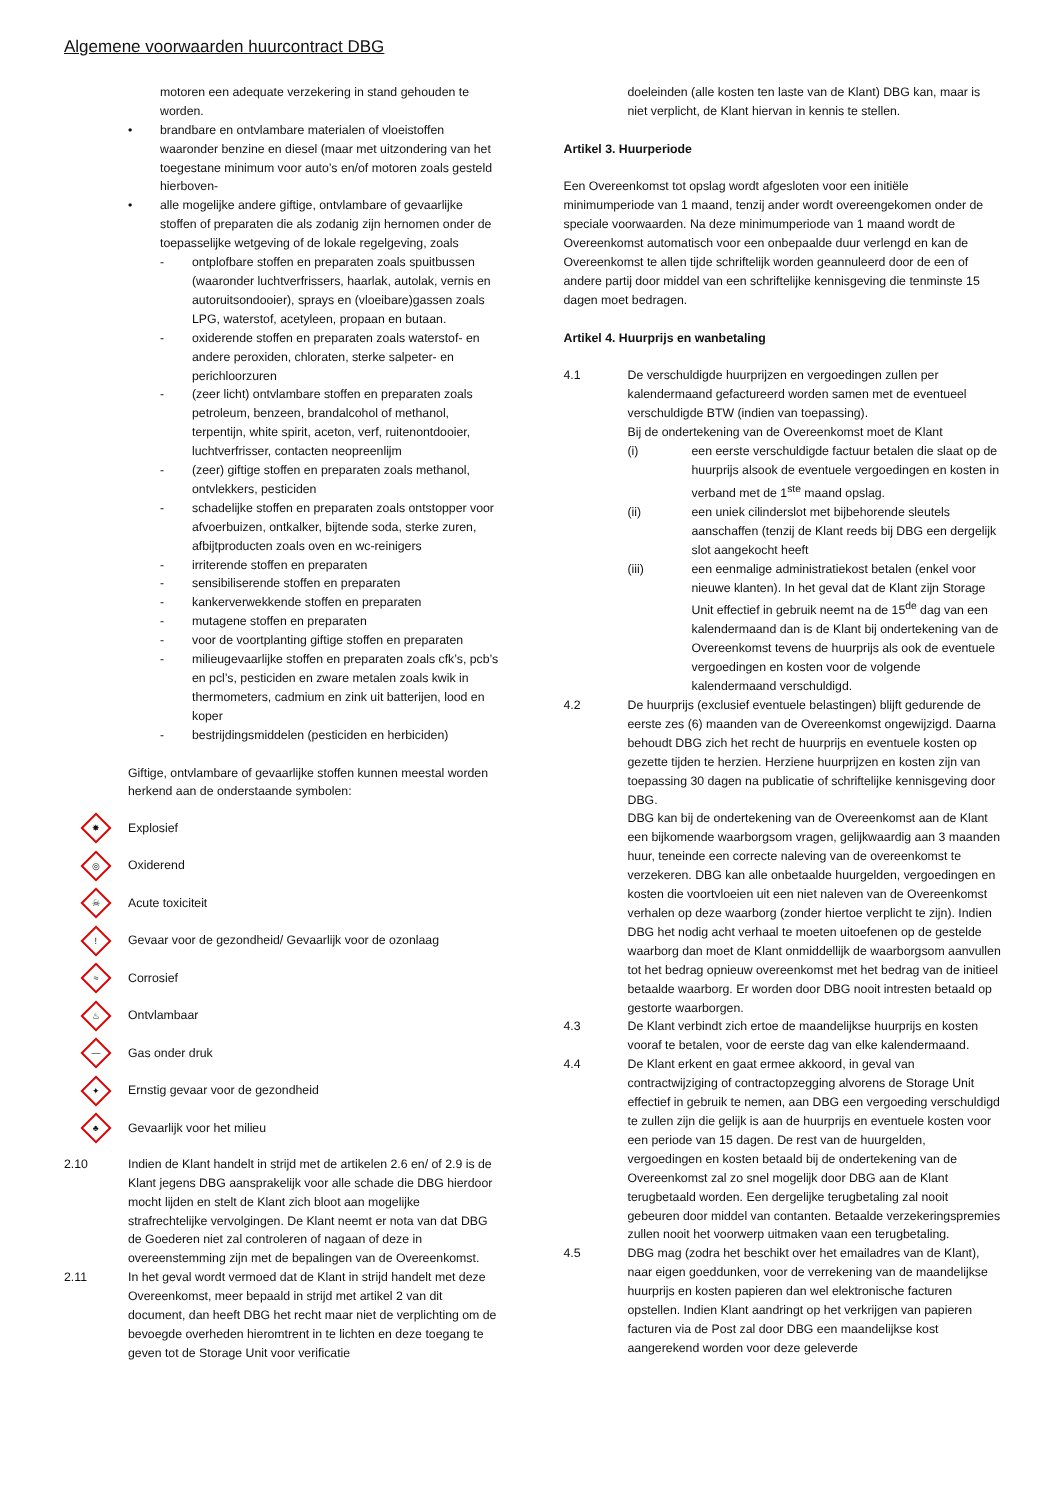Algemene voorwaarden huurcontract DBG
motoren een adequate verzekering in stand gehouden te worden.
• brandbare en ontvlambare materialen of vloeistoffen waaronder benzine en diesel (maar met uitzondering van het toegestane minimum voor auto’s en/of motoren zoals gesteld hierboven-
• alle mogelijke andere giftige, ontvlambare of gevaarlijke stoffen of preparaten die als zodanig zijn hernomen onder de toepasselijke wetgeving of de lokale regelgeving, zoals
- ontplofbare stoffen en preparaten zoals spuitbussen (waaronder luchtverfrissers, haarlak, autolak, vernis en autoruitsondooier), sprays en (vloeibare)gassen zoals LPG, waterstof, acetyleen, propaan en butaan.
- oxiderende stoffen en preparaten zoals waterstof- en andere peroxiden, chloraten, sterke salpeter- en perichloorzuren
- (zeer licht) ontvlambare stoffen en preparaten zoals petroleum, benzeen, brandalcohol of methanol, terpentijn, white spirit, aceton, verf, ruitenontdooier, luchtverfrisser, contacten neopreenlijm
- (zeer) giftige stoffen en preparaten zoals methanol, ontvlekkers, pesticiden
- schadelijke stoffen en preparaten zoals ontstopper voor afvoerbuizen, ontkalker, bijtende soda, sterke zuren, afbijtproducten zoals oven en wc-reinigers
- irriterende stoffen en preparaten
- sensibiliserende stoffen en preparaten
- kankerverwekkende stoffen en preparaten
- mutagene stoffen en preparaten
- voor de voortplanting giftige stoffen en preparaten
- milieugevaarlijke stoffen en preparaten zoals cfk’s, pcb’s en pcl’s, pesticiden en zware metalen zoals kwik in thermometers, cadmium en zink uit batterijen, lood en koper
- bestrijdingsmiddelen (pesticiden en herbiciden)
Giftige, ontvlambare of gevaarlijke stoffen kunnen meestal worden herkend aan de onderstaande symbolen:
✸
Explosief
◎
Oxiderend
☠
Acute toxiciteit
!
Gevaar voor de gezondheid/ Gevaarlijk voor de ozonlaag
≈
Corrosief
♨
Ontvlambaar
—
Gas onder druk
✦
Ernstig gevaar voor de gezondheid
♣
Gevaarlijk voor het milieu
2.10 Indien de Klant handelt in strijd met de artikelen 2.6 en/ of 2.9 is de Klant jegens DBG aansprakelijk voor alle schade die DBG hierdoor mocht lijden en stelt de Klant zich bloot aan mogelijke strafrechtelijke vervolgingen. De Klant neemt er nota van dat DBG de Goederen niet zal controleren of nagaan of deze in overeenstemming zijn met de bepalingen van de Overeenkomst.
2.11 In het geval wordt vermoed dat de Klant in strijd handelt met deze Overeenkomst, meer bepaald in strijd met artikel 2 van dit document, dan heeft DBG het recht maar niet de verplichting om de bevoegde overheden hieromtrent in te lichten en deze toegang te geven tot de Storage Unit voor verificatie
doeleinden (alle kosten ten laste van de Klant) DBG kan, maar is niet verplicht, de Klant hiervan in kennis te stellen.
Artikel 3. Huurperiode
Een Overeenkomst tot opslag wordt afgesloten voor een initiële minimumperiode van 1 maand, tenzij ander wordt overeengekomen onder de speciale voorwaarden. Na deze minimumperiode van 1 maand wordt de Overeenkomst automatisch voor een onbepaalde duur verlengd en kan de Overeenkomst te allen tijde schriftelijk worden geannuleerd door de een of andere partij door middel van een schriftelijke kennisgeving die tenminste 15 dagen moet bedragen.
Artikel 4. Huurprijs en wanbetaling
4.1 De verschuldigde huurprijzen en vergoedingen zullen per kalendermaand gefactureerd worden samen met de eventueel verschuldigde BTW (indien van toepassing).
Bij de ondertekening van de Overeenkomst moet de Klant
(i) een eerste verschuldigde factuur betalen die slaat op de huurprijs alsook de eventuele vergoedingen en kosten in verband met de 1<sup>ste</sup> maand opslag.
(ii) een uniek cilinderslot met bijbehorende sleutels aanschaffen (tenzij de Klant reeds bij DBG een dergelijk slot aangekocht heeft
(iii) een eenmalige administratiekost betalen (enkel voor nieuwe klanten). In het geval dat de Klant zijn Storage Unit effectief in gebruik neemt na de 15<sup>de</sup> dag van een kalendermaand dan is de Klant bij ondertekening van de Overeenkomst tevens de huurprijs als ook de eventuele vergoedingen en kosten voor de volgende kalendermaand verschuldigd.
4.2 De huurprijs (exclusief eventuele belastingen) blijft gedurende de eerste zes (6) maanden van de Overeenkomst ongewijzigd. Daarna behoudt DBG zich het recht de huurprijs en eventuele kosten op gezette tijden te herzien. Herziene huurprijzen en kosten zijn van toepassing 30 dagen na publicatie of schriftelijke kennisgeving door DBG.
DBG kan bij de ondertekening van de Overeenkomst aan de Klant een bijkomende waarborgsom vragen, gelijkwaardig aan 3 maanden huur, teneinde een correcte naleving van de overeenkomst te verzekeren. DBG kan alle onbetaalde huurgelden, vergoedingen en kosten die voortvloeien uit een niet naleven van de Overeenkomst verhalen op deze waarborg (zonder hiertoe verplicht te zijn). Indien DBG het nodig acht verhaal te moeten uitoefenen op de gestelde waarborg dan moet de Klant onmiddellijk de waarborgsom aanvullen tot het bedrag opnieuw overeenkomst met het bedrag van de initieel betaalde waarborg. Er worden door DBG nooit intresten betaald op gestorte waarborgen.
4.3 De Klant verbindt zich ertoe de maandelijkse huurprijs en kosten vooraf te betalen, voor de eerste dag van elke kalendermaand.
4.4 De Klant erkent en gaat ermee akkoord, in geval van contractwijziging of contractopzegging alvorens de Storage Unit effectief in gebruik te nemen, aan DBG een vergoeding verschuldigd te zullen zijn die gelijk is aan de huurprijs en eventuele kosten voor een periode van 15 dagen. De rest van de huurgelden, vergoedingen en kosten betaald bij de ondertekening van de Overeenkomst zal zo snel mogelijk door DBG aan de Klant terugbetaald worden. Een dergelijke terugbetaling zal nooit gebeuren door middel van contanten. Betaalde verzekeringspremies zullen nooit het voorwerp uitmaken vaan een terugbetaling.
4.5 DBG mag (zodra het beschikt over het emailadres van de Klant), naar eigen goeddunken, voor de verrekening van de maandelijkse huurprijs en kosten papieren dan wel elektronische facturen opstellen. Indien Klant aandringt op het verkrijgen van papieren facturen via de Post zal door DBG een maandelijkse kost aangerekend worden voor deze geleverde